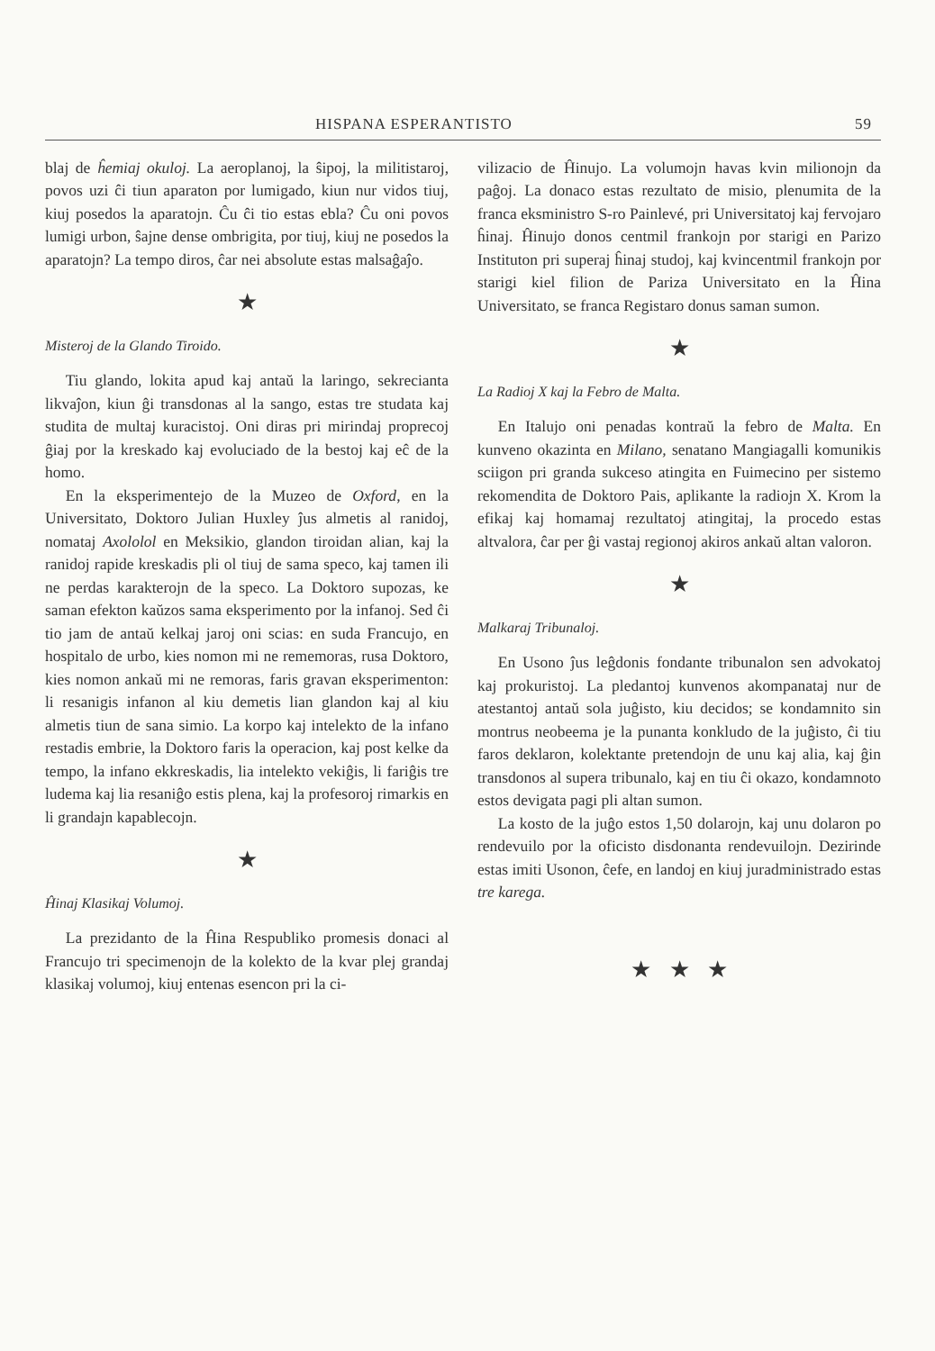HISPANA ESPERANTISTO 59
blaj de ĥemiaj okuloj. La aeroplanoj, la ŝipoj, la militistaroj, povos uzi ĉi tiun aparaton por lumigado, kiun nur vidos tiuj, kiuj posedos la aparatojn. Ĉu ĉi tio estas ebla? Ĉu oni povos lumigi urbon, ŝajne dense ombrigita, por tiuj, kiuj ne posedos la aparatojn? La tempo diros, ĉar nei absolute estas malsaĝaĵo.
★
Misteroj de la Glando Tiroido.
Tiu glando, lokita apud kaj antaŭ la laringo, sekrecianta likvaĵon, kiun ĝi transdonas al la sango, estas tre studata kaj studita de multaj kuracistoj. Oni diras pri mirindaj proprecoj ĝiaj por la kreskado kaj evoluciado de la bestoj kaj eĉ de la homo.
En la eksperimentejo de la Muzeo de Oxford, en la Universitato, Doktoro Julian Huxley ĵus almetis al ranidoj, nomataj Axololol en Meksikio, glandon tiroidan alian, kaj la ranidoj rapide kreskadis pli ol tiuj de sama speco, kaj tamen ili ne perdas karakterojn de la speco. La Doktoro supozas, ke saman efekton kaŭzos sama eksperimento por la infanoj. Sed ĉi tio jam de antaŭ kelkaj jaroj oni scias: en suda Francujo, en hospitalo de urbo, kies nomon mi ne rememoras, rusa Doktoro, kies nomon ankaŭ mi ne remoras, faris gravan eksperimenton: li resanigis infanon al kiu demetis lian glandon kaj al kiu almetis tiun de sana simio. La korpo kaj intelekto de la infano restadis embrie, la Doktoro faris la operacion, kaj post kelke da tempo, la infano ekkreskadis, lia intelekto vekiĝis, li fariĝis tre ludema kaj lia resaniĝo estis plena, kaj la profesoroj rimarkis en li grandajn kapablecojn.
★
Ĥinaj Klasikaj Volumoj.
La prezidanto de la Ĥina Respubliko promesis donaci al Francujo tri specimenojn de la kolekto de la kvar plej grandaj klasikaj volumoj, kiuj entenas esencon pri la ci-
vilizacio de Ĥinujo. La volumojn havas kvin milionojn da paĝoj. La donaco estas rezultato de misio, plenumita de la franca eksministro S-ro Painlevé, pri Universitatoj kaj fervojaro ĥinaj. Ĥinujo donos centmil frankojn por starigi en Parizo Instituton pri superaj ĥinaj studoj, kaj kvincentmil frankojn por starigi kiel filion de Pariza Universitato en la Ĥina Universitato, se franca Registaro donus saman sumon.
★
La Radioj X kaj la Febro de Malta.
En Italujo oni penadas kontraŭ la febro de Malta. En kunveno okazinta en Milano, senatano Mangiagalli komunikis sciigon pri granda sukceso atingita en Fuimecino per sistemo rekomendita de Doktoro Pais, aplikante la radiojn X. Krom la efikaj kaj homamaj rezultatoj atingitaj, la procedo estas altvalora, ĉar per ĝi vastaj regionoj akiros ankaŭ altan valoron.
★
Malkaraj Tribunaloj.
En Usono ĵus leĝdonis fondante tribunalon sen advokatoj kaj prokuristoj. La pledantoj kunvenos akompanataj nur de atestantoj antaŭ sola juĝisto, kiu decidos; se kondamnito sin montrus neobeema je la punanta konkludo de la juĝisto, ĉi tiu faros deklaron, kolektante pretendojn de unu kaj alia, kaj ĝin transdonos al supera tribunalo, kaj en tiu ĉi okazo, kondamnoto estos devigata pagi pli altan sumon.
La kosto de la juĝo estos 1,50 dolarojn, kaj unu dolaron po rendevuilo por la oficisto disdonanta rendevuilojn. Dezirinde estas imiti Usonon, ĉefe, en landoj en kiuj juradministrado estas tre karega.
★ ★ ★